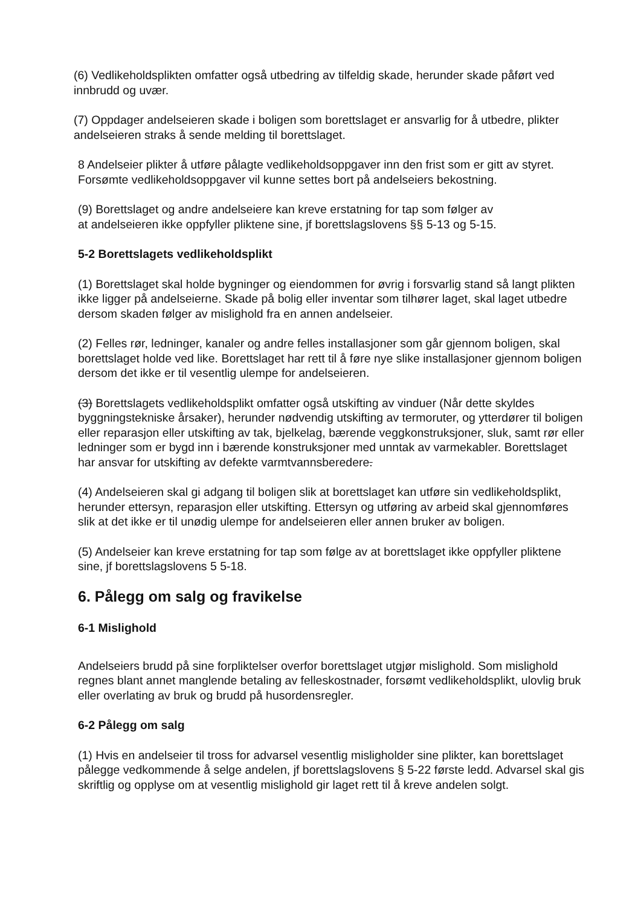(6) Vedlikeholdsplikten omfatter også utbedring av tilfeldig skade, herunder skade påført ved innbrudd og uvær.
(7) Oppdager andelseieren skade i boligen som borettslaget er ansvarlig for å utbedre, plikter andelseieren straks å sende melding til borettslaget.
8 Andelseier plikter å utføre pålagte vedlikeholdsoppgaver inn den frist som er gitt av styret. Forsømte vedlikeholdsoppgaver vil kunne settes bort på andelseiers bekostning.
(9) Borettslaget og andre andelseiere kan kreve erstatning for tap som følger av
at andelseieren ikke oppfyller pliktene sine, jf borettslagslovens §§ 5-13 og 5-15.
5-2 Borettslagets vedlikeholdsplikt
(1) Borettslaget skal holde bygninger og eiendommen for øvrig i forsvarlig stand så langt plikten ikke ligger på andelseierne. Skade på bolig eller inventar som tilhører laget, skal laget utbedre dersom skaden følger av mislighold fra en annen andelseier.
(2) Felles rør, ledninger, kanaler og andre felles installasjoner som går gjennom boligen, skal borettslaget holde ved like. Borettslaget har rett til å føre nye slike installasjoner gjennom boligen dersom det ikke er til vesentlig ulempe for andelseieren.
(3) Borettslagets vedlikeholdsplikt omfatter også utskifting av vinduer (Når dette skyldes byggningstekniske årsaker), herunder nødvendig utskifting av termoruter, og ytterdører til boligen eller reparasjon eller utskifting av tak, bjelkelag, bærende veggkonstruksjoner, sluk, samt rør eller ledninger som er bygd inn i bærende konstruksjoner med unntak av varmekabler. Borettslaget har ansvar for utskifting av defekte varmtvannsberedere.
(4) Andelseieren skal gi adgang til boligen slik at borettslaget kan utføre sin vedlikeholdsplikt, herunder ettersyn, reparasjon eller utskifting. Ettersyn og utføring av arbeid skal gjennomføres slik at det ikke er til unødig ulempe for andelseieren eller annen bruker av boligen.
(5) Andelseier kan kreve erstatning for tap som følge av at borettslaget ikke oppfyller pliktene sine, jf borettslagslovens 5 5-18.
6. Pålegg om salg og fravikelse
6-1 Mislighold
Andelseiers brudd på sine forpliktelser overfor borettslaget utgjør mislighold. Som mislighold regnes blant annet manglende betaling av felleskostnader, forsømt vedlikeholdsplikt, ulovlig bruk eller overlating av bruk og brudd på husordensregler.
6-2 Pålegg om salg
(1) Hvis en andelseier til tross for advarsel vesentlig misligholder sine plikter, kan borettslaget pålegge vedkommende å selge andelen, jf borettslagslovens § 5-22 første ledd. Advarsel skal gis skriftlig og opplyse om at vesentlig mislighold gir laget rett til å kreve andelen solgt.